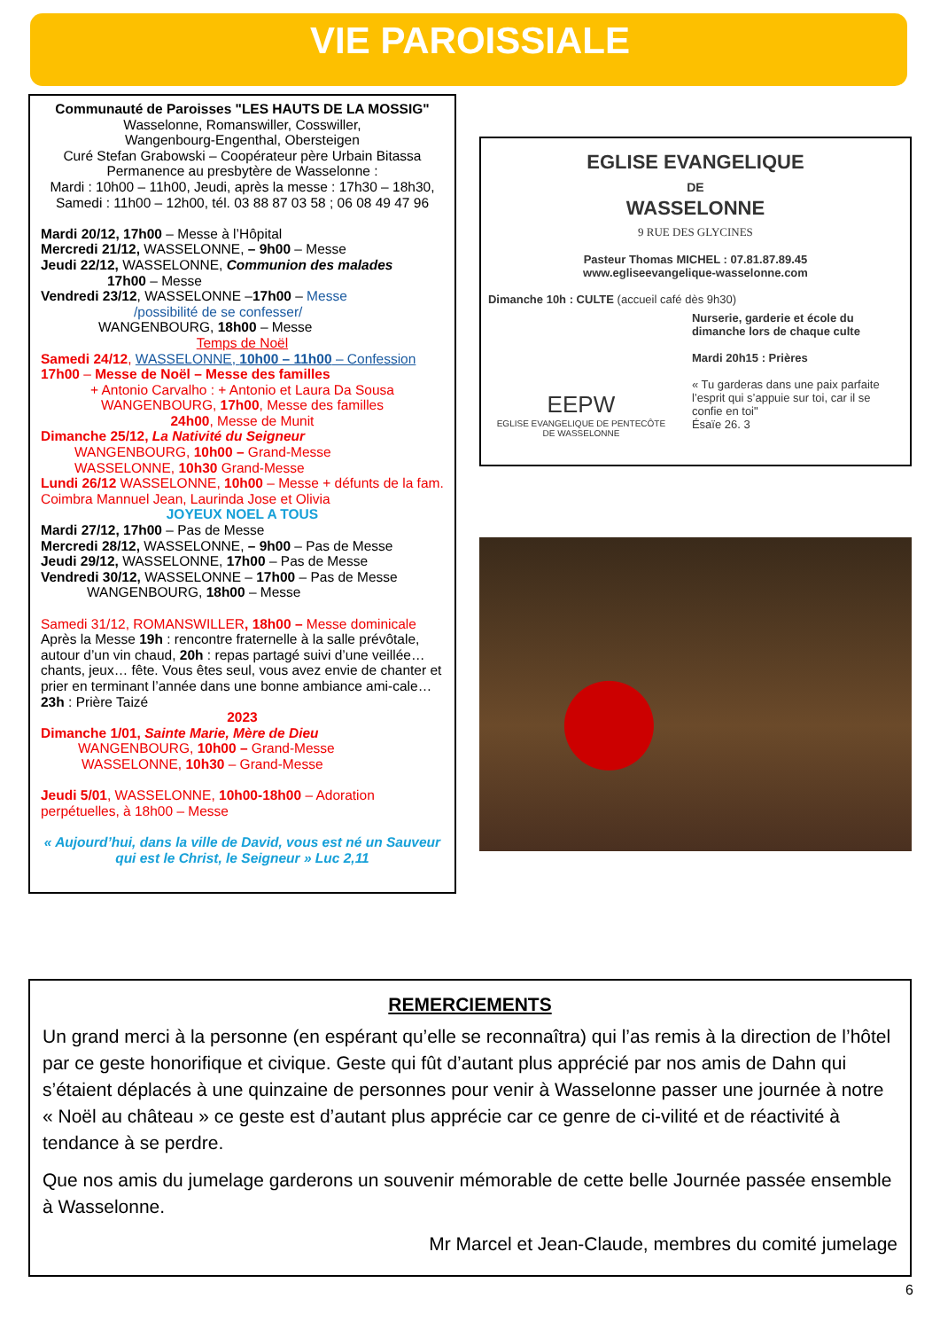VIE PAROISSIALE
Communauté de Paroisses "LES HAUTS DE LA MOSSIG"
Wasselonne, Romanswiller, Cosswiller,
Wangenbourg-Engenthal, Obersteigen
Curé Stefan Grabowski – Coopérateur père Urbain Bitassa
Permanence au presbytère de Wasselonne :
Mardi : 10h00 – 11h00, Jeudi, après la messe : 17h30 – 18h30,
Samedi : 11h00 – 12h00, tél. 03 88 87 03 58 ; 06 08 49 47 96
Mardi 20/12, 17h00 – Messe à l’Hôpital
Mercredi 21/12, WASSELONNE, – 9h00 – Messe
Jeudi 22/12, WASSELONNE, Communion des malades
17h00 – Messe
Vendredi 23/12, WASSELONNE –17h00 – Messe
/possibilité de se confesser/
WANGENBOURG, 18h00 – Messe
Temps de Noël
Samedi 24/12, WASSELONNE, 10h00 – 11h00 – Confession
17h00 – Messe de Noël – Messe des familles
+ Antonio Carvalho : + Antonio et Laura Da Sousa
WANGENBOURG, 17h00, Messe des familles
24h00, Messe de Munit
Dimanche 25/12, La Nativité du Seigneur
WANGENBOURG, 10h00 – Grand-Messe
WASSELONNE, 10h30 Grand-Messe
Lundi 26/12 WASSELONNE, 10h00 – Messe + défunts de la fam. Coimbra Mannuel Jean, Laurinda Jose et Olivia
JOYEUX NOEL A TOUS
Mardi 27/12, 17h00 – Pas de Messe
Mercredi 28/12, WASSELONNE, – 9h00 – Pas de Messe
Jeudi 29/12, WASSELONNE, 17h00 – Pas de Messe
Vendredi 30/12, WASSELONNE – 17h00 – Pas de Messe
WANGENBOURG, 18h00 – Messe
Samedi 31/12, ROMANSWILLER, 18h00 – Messe dominicale
Après la Messe 19h : rencontre fraternelle à la salle prévôtale, autour d’un vin chaud, 20h : repas partagé suivi d’une veillée… chants, jeux… fête. Vous êtes seul, vous avez envie de chanter et prier en terminant l’année dans une bonne ambiance ami-cale… 23h : Prière Taizé
2023
Dimanche 1/01, Sainte Marie, Mère de Dieu
WANGENBOURG, 10h00 – Grand-Messe
WASSELONNE, 10h30 – Grand-Messe
Jeudi 5/01, WASSELONNE, 10h00-18h00 – Adoration perpétuelles, à 18h00 – Messe
« Aujourd’hui, dans la ville de David, vous est né un Sauveur qui est le Christ, le Seigneur » Luc 2,11
EGLISE EVANGELIQUE
DE
WASSELONNE
9 RUE DES GLYCINES
Pasteur Thomas MICHEL : 07.81.87.89.45
www.egliseevangelique-wasselonne.com
Dimanche 10h : CULTE (accueil café dès 9h30)
EEPW
EGLISE EVANGELIQUE DE PENTECÔTE
DE WASSELONNE
Nurserie, garderie et école du dimanche lors de chaque culte
Mardi 20h15 : Prières
« Tu garderas dans une paix parfaite l’esprit qui s’appuie sur toi, car il se confie en toi"
Ésaïe 26. 3
REMERCIEMENTS
Un grand merci à la personne (en espérant qu’elle se reconnaîtra) qui l’as remis à la direction de l’hôtel par ce geste honorifique et civique. Geste qui fût d’autant plus apprécié par nos amis de Dahn qui s’étaient déplacés à une quinzaine de personnes pour venir à Wasselonne passer une journée à notre « Noël au château » ce geste est d’autant plus apprécie car ce genre de ci-vilité et de réactivité à tendance à se perdre.
Que nos amis du jumelage garderons un souvenir mémorable de cette belle Journée passée ensemble à Wasselonne.
Mr Marcel et Jean-Claude, membres du comité jumelage
6